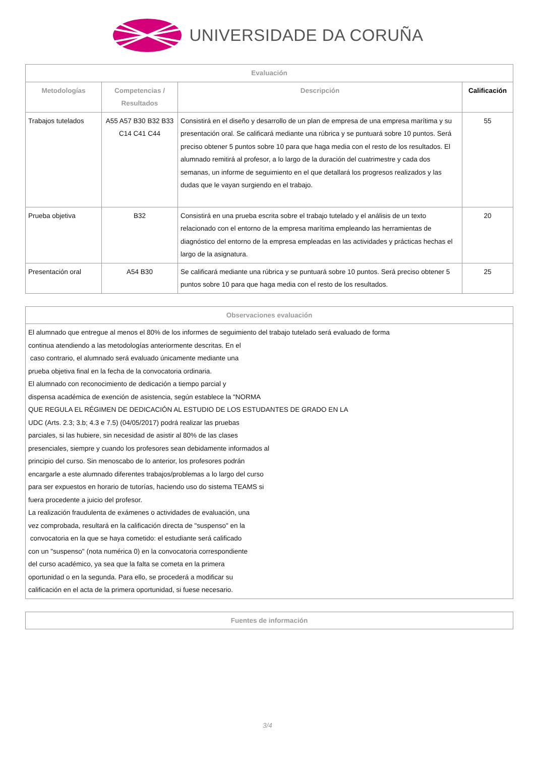UNIVERSIDADE DA CORUÑA
| Evaluación | | | |
| --- | --- | --- | --- |
| Metodologías | Competencias / Resultados | Descripción | Calificación |
| Trabajos tutelados | A55 A57 B30 B32 B33 C14 C41 C44 | Consistirá en el diseño y desarrollo de un plan de empresa de una empresa marítima y su presentación oral. Se calificará mediante una rúbrica y se puntuará sobre 10 puntos. Será preciso obtener 5 puntos sobre 10 para que haga media con el resto de los resultados. El alumnado remitirá al profesor, a lo largo de la duración del cuatrimestre y cada dos semanas, un informe de seguimiento en el que detallará los progresos realizados y las dudas que le vayan surgiendo en el trabajo. | 55 |
| Prueba objetiva | B32 | Consistirá en una prueba escrita sobre el trabajo tutelado y el análisis de un texto relacionado con el entorno de la empresa marítima empleando las herramientas de diagnóstico del entorno de la empresa empleadas en las actividades y prácticas hechas el largo de la asignatura. | 20 |
| Presentación oral | A54 B30 | Se calificará mediante una rúbrica y se puntuará sobre 10 puntos. Será preciso obtener 5 puntos sobre 10 para que haga media con el resto de los resultados. | 25 |
| Observaciones evaluación |
| --- |
| El alumnado que entregue al menos el 80% de los informes de seguimiento del trabajo tutelado será evaluado de forma continua atendiendo a las metodologías anteriormente descritas. En el caso contrario, el alumnado será evaluado únicamente mediante una prueba objetiva final en la fecha de la convocatoria ordinaria. El alumnado con reconocimiento de dedicación a tiempo parcial y dispensa académica de exención de asistencia, según establece la "NORMA QUE REGULA EL RÉGIMEN DE DEDICACIÓN AL ESTUDIO DE LOS ESTUDANTES DE GRADO EN LA UDC (Arts. 2.3; 3.b; 4.3 e 7.5) (04/05/2017) podrá realizar las pruebas parciales, si las hubiere, sin necesidad de asistir al 80% de las clases presenciales, siempre y cuando los profesores sean debidamente informados al principio del curso. Sin menoscabo de lo anterior, los profesores podrán encargarle a este alumnado diferentes trabajos/problemas a lo largo del curso para ser expuestos en horario de tutorías, haciendo uso do sistema TEAMS si fuera procedente a juicio del profesor. La realización fraudulenta de exámenes o actividades de evaluación, una vez comprobada, resultará en la calificación directa de "suspenso" en la convocatoria en la que se haya cometido: el estudiante será calificado con un "suspenso" (nota numérica 0) en la convocatoria correspondiente del curso académico, ya sea que la falta se cometa en la primera oportunidad o en la segunda. Para ello, se procederá a modificar su calificación en el acta de la primera oportunidad, si fuese necesario. |
| Fuentes de información |
| --- |
3/4